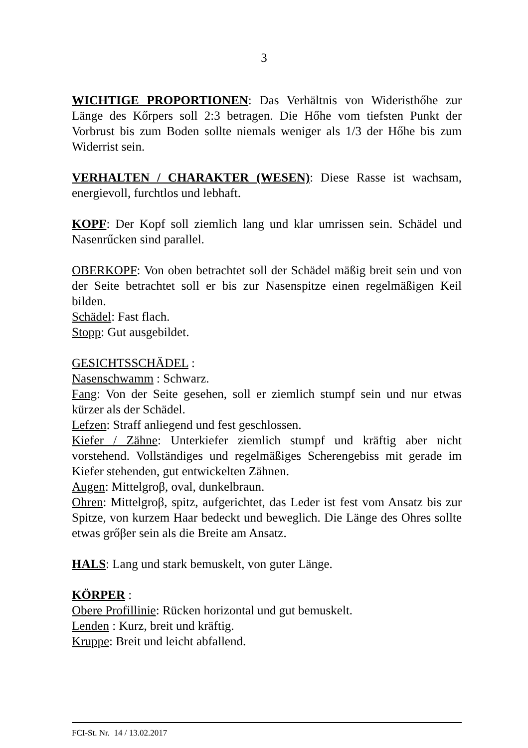3
WICHTIGE PROPORTIONEN: Das Verhältnis von Wideristhőhe zur Länge des Kőrpers soll 2:3 betragen. Die Hőhe vom tiefsten Punkt der Vorbrust bis zum Boden sollte niemals weniger als 1/3 der Hőhe bis zum Widerrist sein.
VERHALTEN / CHARAKTER (WESEN): Diese Rasse ist wachsam, energievoll, furchtlos und lebhaft.
KOPF: Der Kopf soll ziemlich lang und klar umrissen sein. Schädel und Nasenrűcken sind parallel.
OBERKOPF: Von oben betrachtet soll der Schädel mäßig breit sein und von der Seite betrachtet soll er bis zur Nasenspitze einen regelmäßigen Keil bilden.
Schädel: Fast flach.
Stopp: Gut ausgebildet.
GESICHTSSCHÄDEL :
Nasenschwamm : Schwarz.
Fang: Von der Seite gesehen, soll er ziemlich stumpf sein und nur etwas kürzer als der Schädel.
Lefzen: Straff anliegend und fest geschlossen.
Kiefer / Zähne: Unterkiefer ziemlich stumpf und kräftig aber nicht vorstehend. Vollständiges und regelmäßiges Scherengebiss mit gerade im Kiefer stehenden, gut entwickelten Zähnen.
Augen: Mittelgroβ, oval, dunkelbraun.
Ohren: Mittelgroβ, spitz, aufgerichtet, das Leder ist fest vom Ansatz bis zur Spitze, von kurzem Haar bedeckt und beweglich. Die Länge des Ohres sollte etwas grőβer sein als die Breite am Ansatz.
HALS: Lang und stark bemuskelt, von guter Länge.
KÖRPER :
Obere Profillinie: Rücken horizontal und gut bemuskelt.
Lenden : Kurz, breit und kräftig.
Kruppe: Breit und leicht abfallend.
FCI-St. Nr. 14 / 13.02.2017